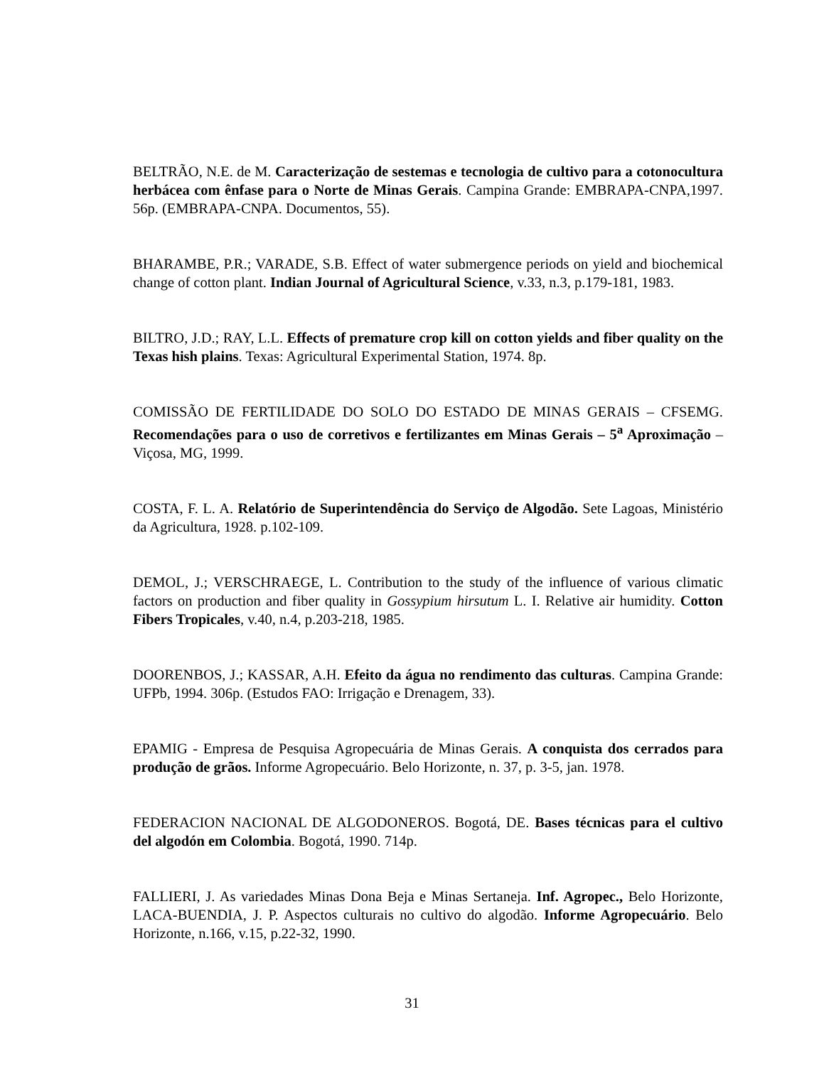BELTRÃO, N.E. de M. Caracterização de sestemas e tecnologia de cultivo para a cotonocultura herbácea com ênfase para o Norte de Minas Gerais. Campina Grande: EMBRAPA-CNPA,1997. 56p. (EMBRAPA-CNPA. Documentos, 55).
BHARAMBE, P.R.; VARADE, S.B. Effect of water submergence periods on yield and biochemical change of cotton plant. Indian Journal of Agricultural Science, v.33, n.3, p.179-181, 1983.
BILTRO, J.D.; RAY, L.L. Effects of premature crop kill on cotton yields and fiber quality on the Texas hish plains. Texas: Agricultural Experimental Station, 1974. 8p.
COMISSÃO DE FERTILIDADE DO SOLO DO ESTADO DE MINAS GERAIS – CFSEMG. Recomendações para o uso de corretivos e fertilizantes em Minas Gerais – 5<sup>a</sup> Aproximação – Viçosa, MG, 1999.
COSTA, F. L. A. Relatório de Superintendência do Serviço de Algodão. Sete Lagoas, Ministério da Agricultura, 1928. p.102-109.
DEMOL, J.; VERSCHRAEGE, L. Contribution to the study of the influence of various climatic factors on production and fiber quality in Gossypium hirsutum L. I. Relative air humidity. Cotton Fibers Tropicales, v.40, n.4, p.203-218, 1985.
DOORENBOS, J.; KASSAR, A.H. Efeito da água no rendimento das culturas. Campina Grande: UFPb, 1994. 306p. (Estudos FAO: Irrigação e Drenagem, 33).
EPAMIG - Empresa de Pesquisa Agropecuária de Minas Gerais. A conquista dos cerrados para produção de grãos. Informe Agropecuário. Belo Horizonte, n. 37, p. 3-5, jan. 1978.
FEDERACION NACIONAL DE ALGODONEROS. Bogotá, DE. Bases técnicas para el cultivo del algodón em Colombia. Bogotá, 1990. 714p.
FALLIERI, J. As variedades Minas Dona Beja e Minas Sertaneja. Inf. Agropec., Belo Horizonte, LACA-BUENDIA, J. P. Aspectos culturais no cultivo do algodão. Informe Agropecuário. Belo Horizonte, n.166, v.15, p.22-32, 1990.
31